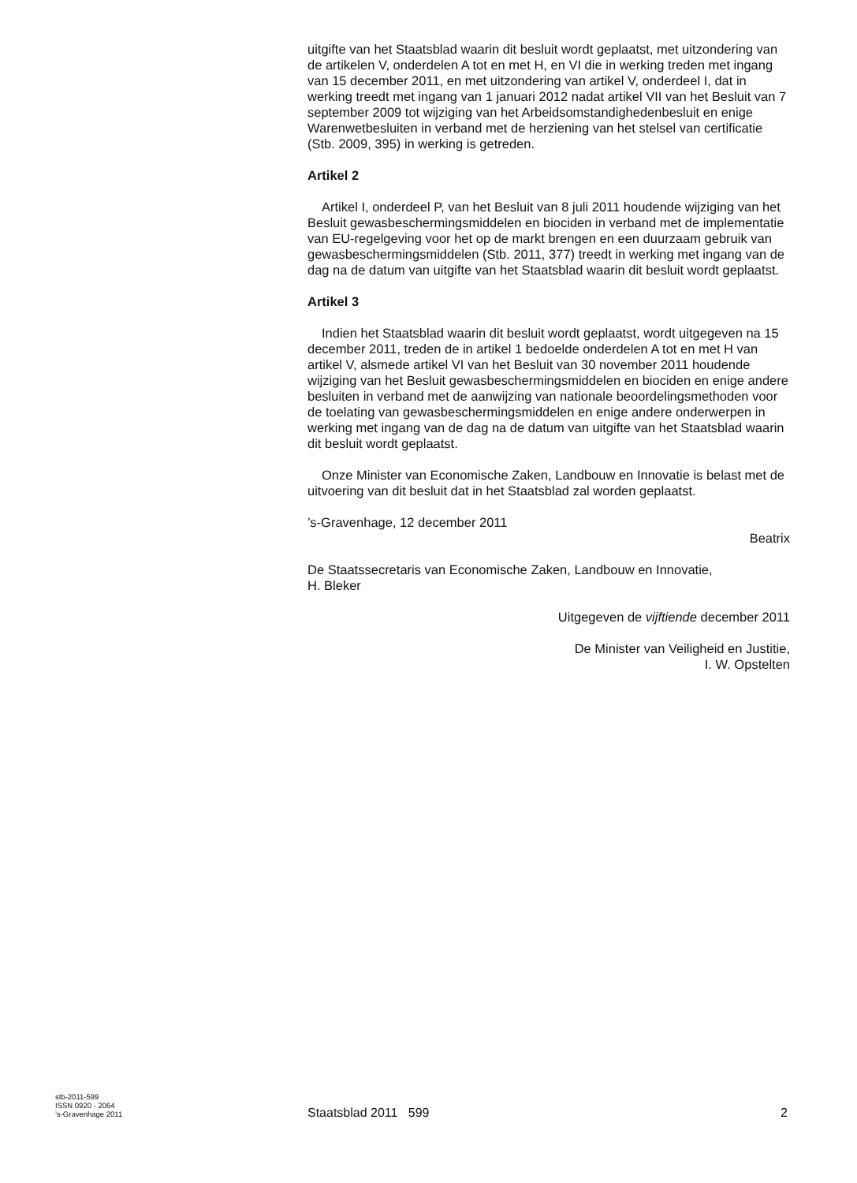uitgifte van het Staatsblad waarin dit besluit wordt geplaatst, met uitzondering van de artikelen V, onderdelen A tot en met H, en VI die in werking treden met ingang van 15 december 2011, en met uitzondering van artikel V, onderdeel I, dat in werking treedt met ingang van 1 januari 2012 nadat artikel VII van het Besluit van 7 september 2009 tot wijziging van het Arbeidsomstandighedenbesluit en enige Warenwetbesluiten in verband met de herziening van het stelsel van certificatie (Stb. 2009, 395) in werking is getreden.
Artikel 2
Artikel I, onderdeel P, van het Besluit van 8 juli 2011 houdende wijziging van het Besluit gewasbeschermingsmiddelen en biociden in verband met de implementatie van EU-regelgeving voor het op de markt brengen en een duurzaam gebruik van gewasbeschermingsmiddelen (Stb. 2011, 377) treedt in werking met ingang van de dag na de datum van uitgifte van het Staatsblad waarin dit besluit wordt geplaatst.
Artikel 3
Indien het Staatsblad waarin dit besluit wordt geplaatst, wordt uitgegeven na 15 december 2011, treden de in artikel 1 bedoelde onderdelen A tot en met H van artikel V, alsmede artikel VI van het Besluit van 30 november 2011 houdende wijziging van het Besluit gewasbeschermingsmiddelen en biociden en enige andere besluiten in verband met de aanwijzing van nationale beoordelingsmethoden voor de toelating van gewasbeschermingsmiddelen en enige andere onderwerpen in werking met ingang van de dag na de datum van uitgifte van het Staatsblad waarin dit besluit wordt geplaatst.
Onze Minister van Economische Zaken, Landbouw en Innovatie is belast met de uitvoering van dit besluit dat in het Staatsblad zal worden geplaatst.
’s-Gravenhage, 12 december 2011
Beatrix
De Staatssecretaris van Economische Zaken, Landbouw en Innovatie,
H. Bleker
Uitgegeven de vijftiende december 2011
De Minister van Veiligheid en Justitie,
I. W. Opstelten
stb-2011-599
ISSN 0920 - 2064
’s-Gravenhage 2011
Staatsblad 2011 599 2